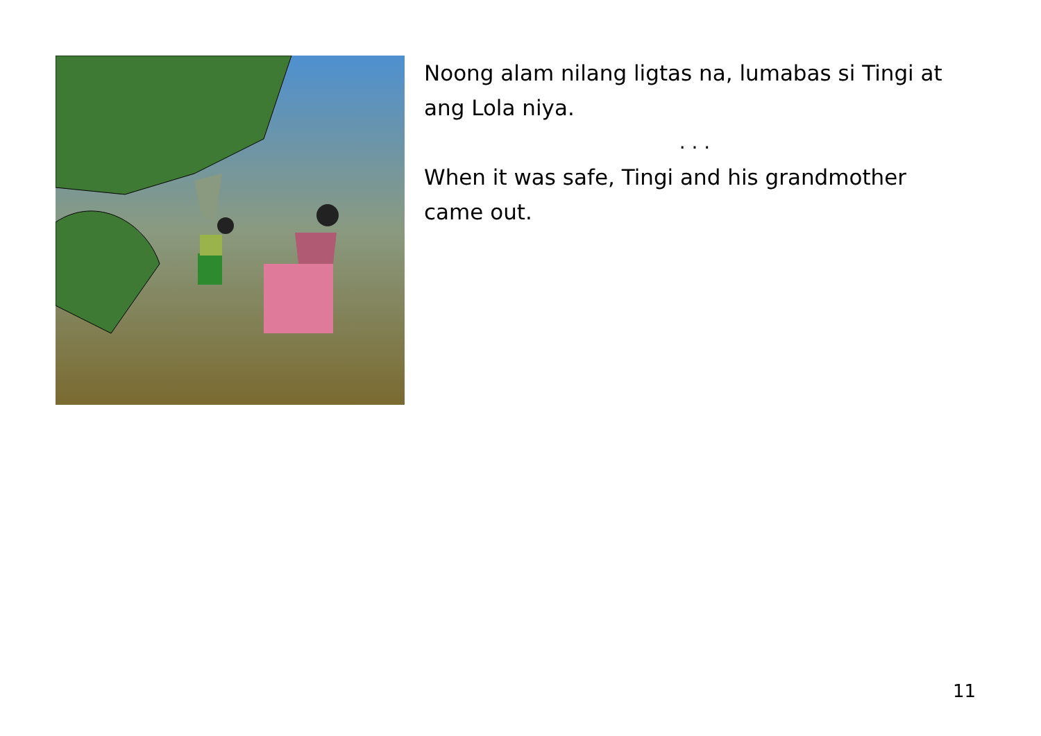Noong alam nilang ligtas na, lumabas si Tingi at ang Lola niya.
. . .
When it was safe, Tingi and his grandmother came out.
11